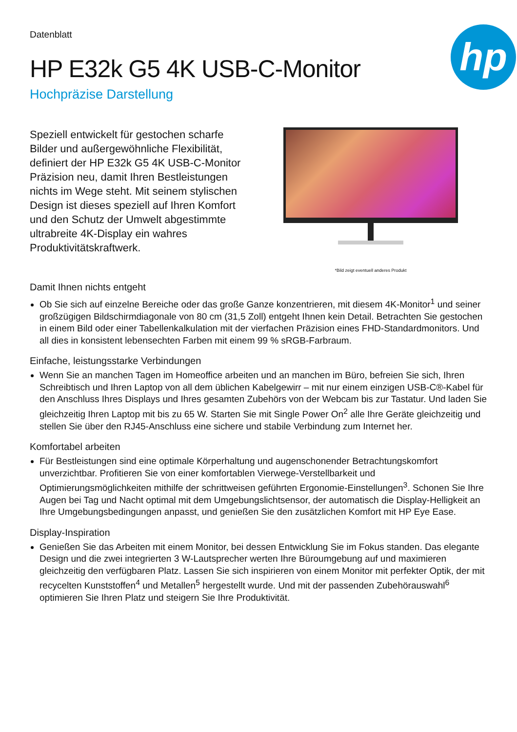Datenblatt
HP E32k G5 4K USB-C-Monitor
Hochpräzise Darstellung
hp
Speziell entwickelt für gestochen scharfe Bilder und außergewöhnliche Flexibilität, definiert der HP E32k G5 4K USB-C-Monitor Präzision neu, damit Ihren Bestleistungen nichts im Wege steht. Mit seinem stylischen Design ist dieses speziell auf Ihren Komfort und den Schutz der Umwelt abgestimmte ultrabreite 4K-Display ein wahres Produktivitätskraftwerk.
*Bild zeigt eventuell anderes Produkt
Damit Ihnen nichts entgeht
Ob Sie sich auf einzelne Bereiche oder das große Ganze konzentrieren, mit diesem 4K-Monitor<sup>1</sup> und seiner großzügigen Bildschirmdiagonale von 80 cm (31,5 Zoll) entgeht Ihnen kein Detail. Betrachten Sie gestochen in einem Bild oder einer Tabellenkalkulation mit der vierfachen Präzision eines FHD-Standardmonitors. Und all dies in konsistent lebensechten Farben mit einem 99 % sRGB-Farbraum.
Einfache, leistungsstarke Verbindungen
Wenn Sie an manchen Tagen im Homeoffice arbeiten und an manchen im Büro, befreien Sie sich, Ihren Schreibtisch und Ihren Laptop von all dem üblichen Kabelgewirr – mit nur einem einzigen USB-C®-Kabel für den Anschluss Ihres Displays und Ihres gesamten Zubehörs von der Webcam bis zur Tastatur. Und laden Sie gleichzeitig Ihren Laptop mit bis zu 65 W. Starten Sie mit Single Power On<sup>2</sup> alle Ihre Geräte gleichzeitig und stellen Sie über den RJ45-Anschluss eine sichere und stabile Verbindung zum Internet her.
Komfortabel arbeiten
Für Bestleistungen sind eine optimale Körperhaltung und augenschonender Betrachtungskomfort unverzichtbar. Profitieren Sie von einer komfortablen Vierwege-Verstellbarkeit und Optimierungsmöglichkeiten mithilfe der schrittweisen geführten Ergonomie-Einstellungen<sup>3</sup>. Schonen Sie Ihre Augen bei Tag und Nacht optimal mit dem Umgebungslichtsensor, der automatisch die Display-Helligkeit an Ihre Umgebungsbedingungen anpasst, und genießen Sie den zusätzlichen Komfort mit HP Eye Ease.
Display-Inspiration
Genießen Sie das Arbeiten mit einem Monitor, bei dessen Entwicklung Sie im Fokus standen. Das elegante Design und die zwei integrierten 3 W-Lautsprecher werten Ihre Büroumgebung auf und maximieren gleichzeitig den verfügbaren Platz. Lassen Sie sich inspirieren von einem Monitor mit perfekter Optik, der mit recycelten Kunststoffen<sup>4</sup> und Metallen<sup>5</sup> hergestellt wurde. Und mit der passenden Zubehörauswahl<sup>6</sup> optimieren Sie Ihren Platz und steigern Sie Ihre Produktivität.